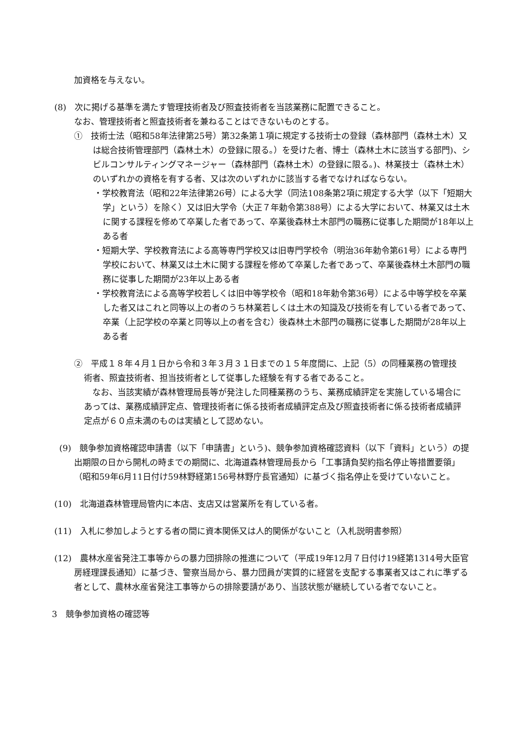加資格を与えない。
(8)　次に掲げる基準を満たす管理技術者及び照査技術者を当該業務に配置できること。
なお、管理技術者と照査技術者を兼ねることはできないものとする。
①　技術士法（昭和58年法律第25号）第32条第１項に規定する技術士の登録（森林部門（森林土木）又は総合技術管理部門（森林土木）の登録に限る。）を受けた者、博士（森林土木に該当する部門)、シビルコンサルティングマネージャー（森林部門（森林土木）の登録に限る。)、林業技士（森林土木）のいずれかの資格を有する者、又は次のいずれかに該当する者でなければならない。
・学校教育法（昭和22年法律第26号）による大学（同法108条第2項に規定する大学（以下「短期大学」という）を除く）又は旧大学令（大正７年勅令第388号）による大学において、林業又は土木に関する課程を修めて卒業した者であって、卒業後森林土木部門の職務に従事した期間が18年以上ある者
・短期大学、学校教育法による高等専門学校又は旧専門学校令（明治36年勅令第61号）による専門学校において、林業又は土木に関する課程を修めて卒業した者であって、卒業後森林土木部門の職務に従事した期間が23年以上ある者
・学校教育法による高等学校若しくは旧中等学校令（昭和18年勅令第36号）による中等学校を卒業した者又はこれと同等以上の者のうち林業若しくは土木の知識及び技術を有している者であって、卒業（上記学校の卒業と同等以上の者を含む）後森林土木部門の職務に従事した期間が28年以上ある者
②　平成１８年４月１日から令和３年３月３１日までの１５年度間に、上記（5）の同種業務の管理技術者、照査技術者、担当技術者として従事した経験を有する者であること。
　なお、当該実績が森林管理局長等が発注した同種業務のうち、業務成績評定を実施している場合にあっては、業務成績評定点、管理技術者に係る技術者成績評定点及び照査技術者に係る技術者成績評定点が６０点未満のものは実績として認めない。
(9)　競争参加資格確認申請書（以下「申請書」という)、競争参加資格確認資料（以下「資料」という）の提出期限の日から開札の時までの期間に、北海道森林管理局長から「工事請負契約指名停止等措置要領」（昭和59年6月11日付け59林野経第156号林野庁長官通知）に基づく指名停止を受けていないこと。
(10)　北海道森林管理局管内に本店、支店又は営業所を有している者。
(11)　入札に参加しようとする者の間に資本関係又は人的関係がないこと（入札説明書参照）
(12)　農林水産省発注工事等からの暴力団排除の推進について（平成19年12月７日付け19経第1314号大臣官房経理課長通知）に基づき、警察当局から、暴力団員が実質的に経営を支配する事業者又はこれに準ずる者として、農林水産省発注工事等からの排除要請があり、当該状態が継続している者でないこと。
3　競争参加資格の確認等